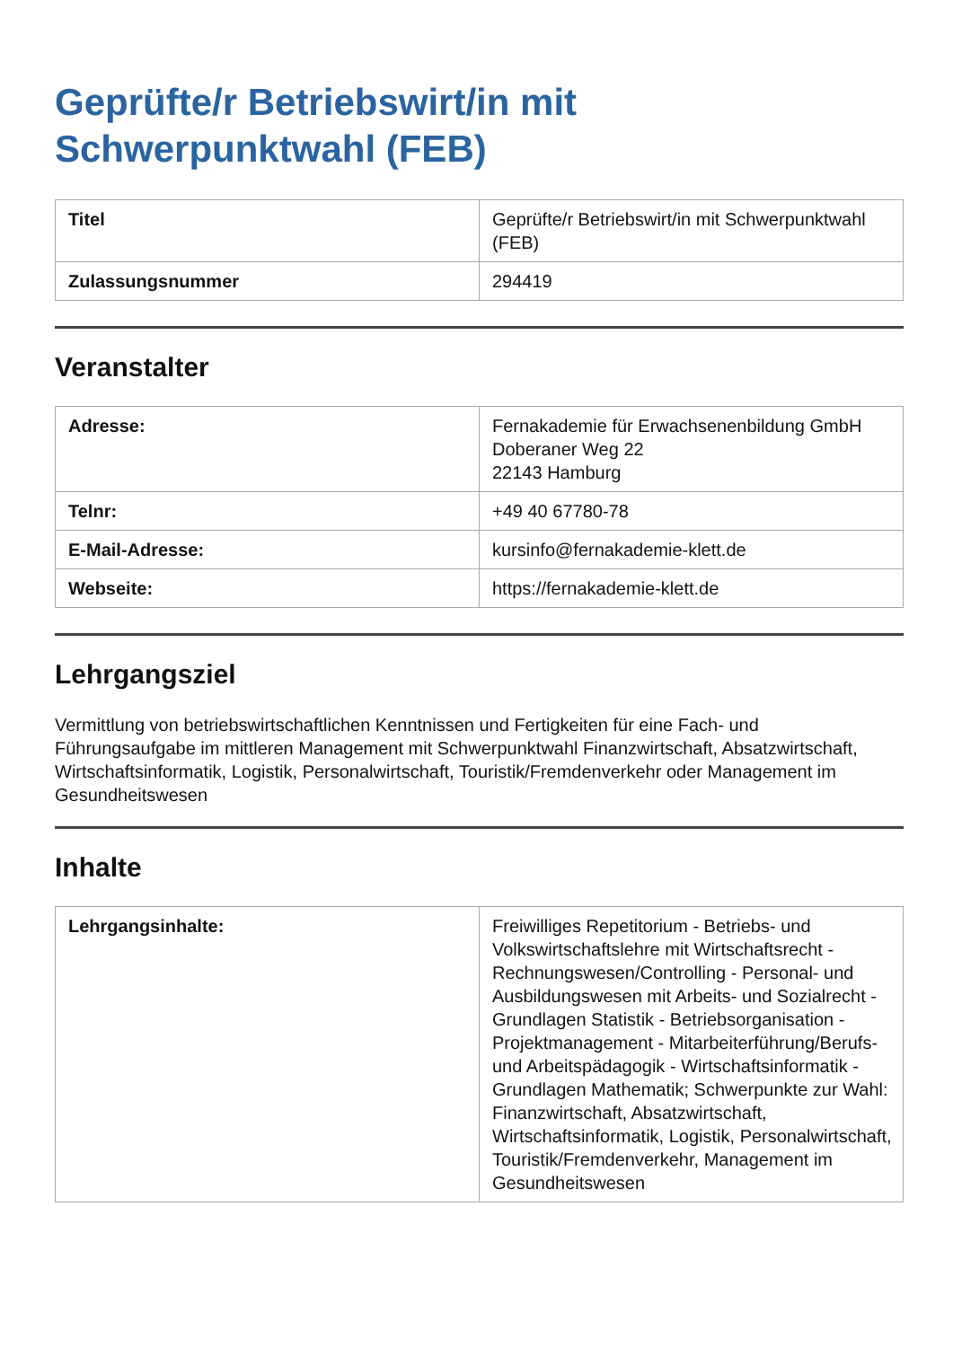Geprüfte/r Betriebswirt/in mit
Schwerpunktwahl (FEB)
| Titel | Geprüfte/r Betriebswirt/in mit Schwerpunktwahl (FEB) |
| Zulassungsnummer | 294419 |
Veranstalter
| Adresse: | Fernakademie für Erwachsenenbildung GmbH Doberaner Weg 22 22143 Hamburg |
| Telnr: | +49 40 67780-78 |
| E-Mail-Adresse: | kursinfo@fernakademie-klett.de |
| Webseite: | https://fernakademie-klett.de |
Lehrgangsziel
Vermittlung von betriebswirtschaftlichen Kenntnissen und Fertigkeiten für eine Fach- und Führungsaufgabe im mittleren Management mit Schwerpunktwahl Finanzwirtschaft, Absatzwirtschaft, Wirtschaftsinformatik, Logistik, Personalwirtschaft, Touristik/Fremdenverkehr oder Management im Gesundheitswesen
Inhalte
| Lehrgangsinhalte: | Freiwilliges Repetitorium - Betriebs- und Volkswirtschaftslehre mit Wirtschaftsrecht - Rechnungswesen/Controlling - Personal- und Ausbildungswesen mit Arbeits- und Sozialrecht - Grundlagen Statistik - Betriebsorganisation - Projektmanagement - Mitarbeiterführung/Berufs- und Arbeitspädagogik - Wirtschaftsinformatik - Grundlagen Mathematik; Schwerpunkte zur Wahl: Finanzwirtschaft, Absatzwirtschaft, Wirtschaftsinformatik, Logistik, Personalwirtschaft, Touristik/Fremdenverkehr, Management im Gesundheitswesen |